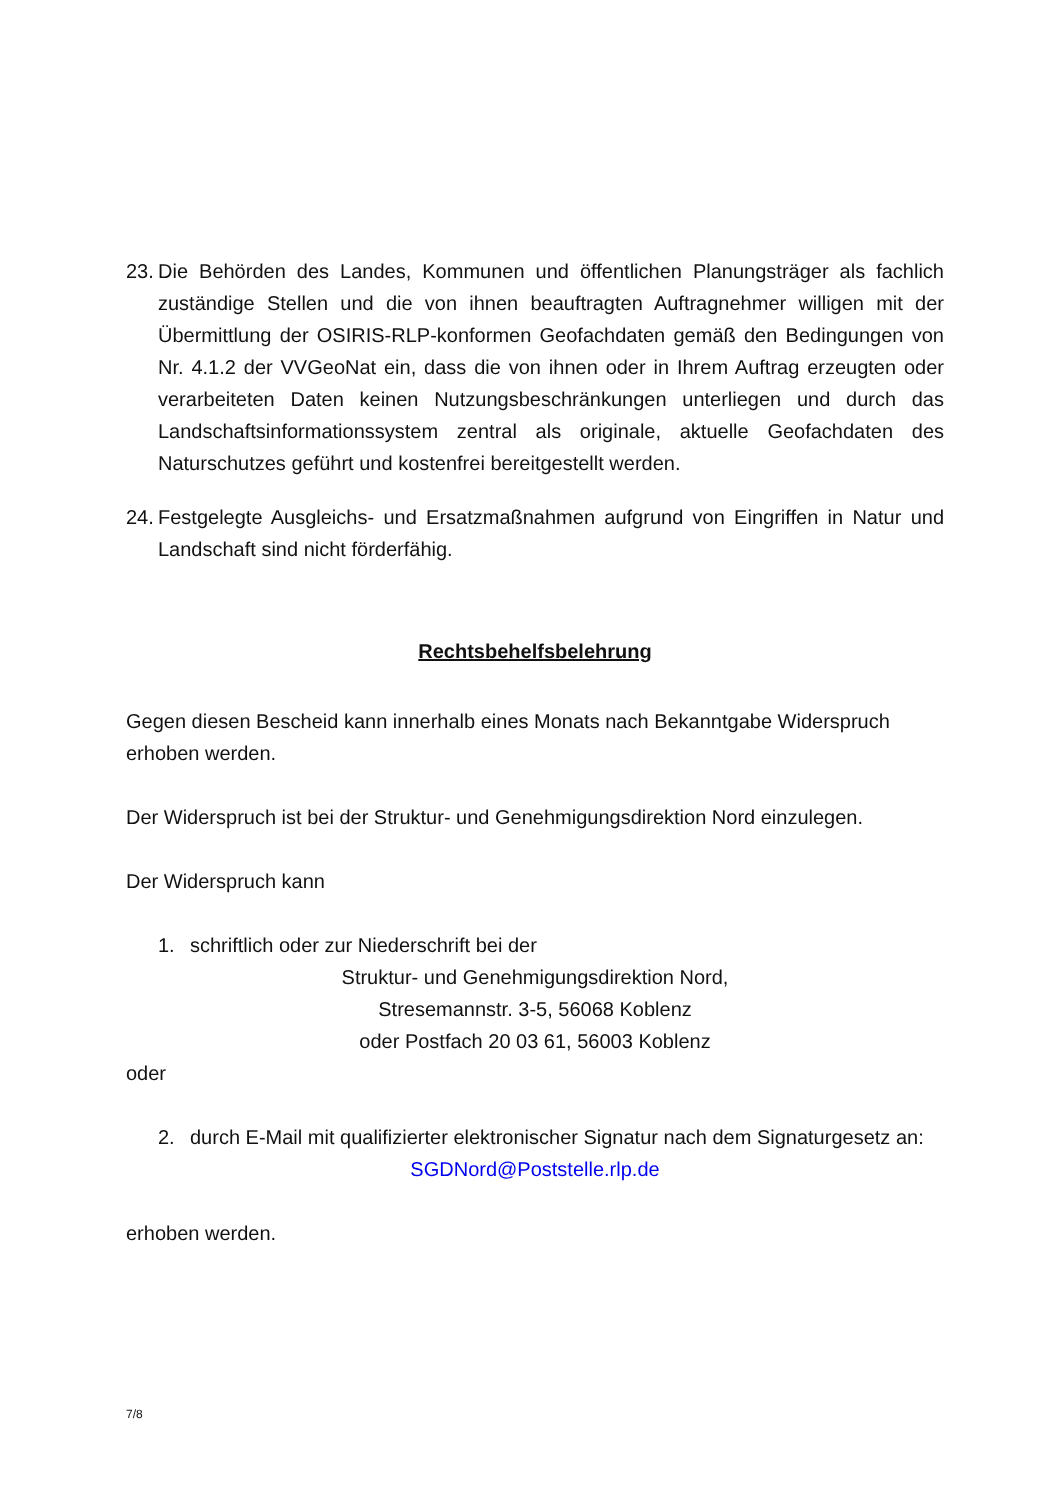23.
Die Behörden des Landes, Kommunen und öffentlichen Planungsträger als fachlich zuständige Stellen und die von ihnen beauftragten Auftragnehmer willigen mit der Übermittlung der OSIRIS-RLP-konformen Geofachdaten gemäß den Bedingungen von Nr. 4.1.2 der VVGeoNat ein, dass die von ihnen oder in Ihrem Auftrag erzeugten oder verarbeiteten Daten keinen Nutzungsbeschränkungen unterliegen und durch das Landschaftsinformationssystem zentral als originale, aktuelle Geofachdaten des Naturschutzes geführt und kostenfrei bereitgestellt werden.
24.
Festgelegte Ausgleichs- und Ersatzmaßnahmen aufgrund von Eingriffen in Natur und Landschaft sind nicht förderfähig.
Rechtsbehelfsbelehrung
Gegen diesen Bescheid kann innerhalb eines Monats nach Bekanntgabe Widerspruch erhoben werden.
Der Widerspruch ist bei der Struktur- und Genehmigungsdirektion Nord einzulegen.
Der Widerspruch kann
1. schriftlich oder zur Niederschrift bei der
Struktur- und Genehmigungsdirektion Nord,
Stresemannstr. 3-5, 56068 Koblenz
oder Postfach 20 03 61, 56003 Koblenz
oder
2. durch E-Mail mit qualifizierter elektronischer Signatur nach dem Signaturgesetz an:
SGDNord@Poststelle.rlp.de
erhoben werden.
7/8